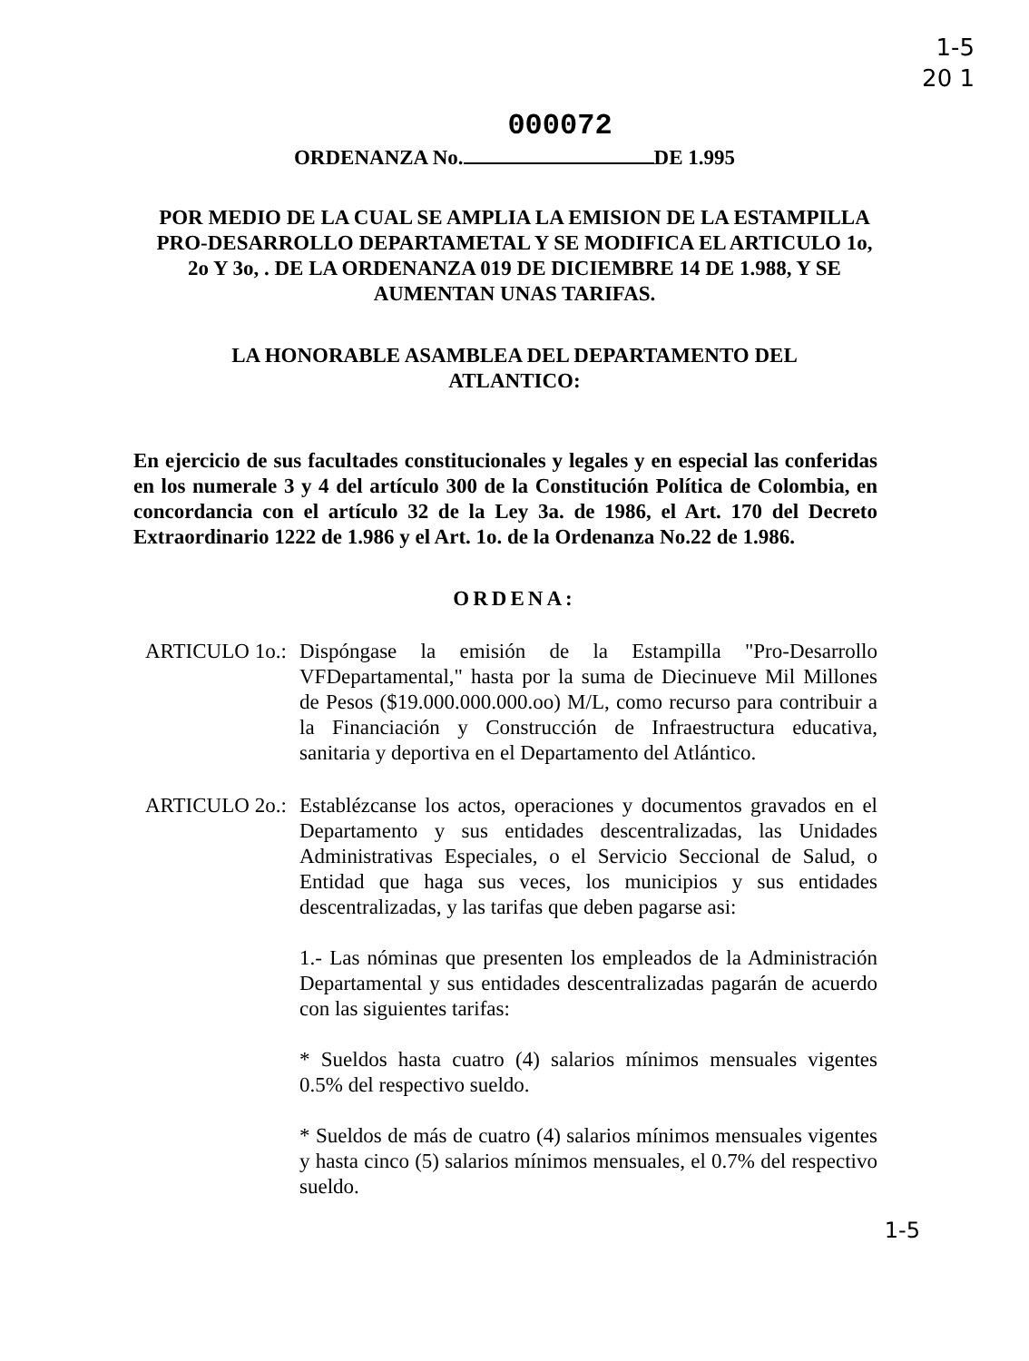1-5
20 1
000072
ORDENANZA No. DE 1.995
POR MEDIO DE LA CUAL SE AMPLIA LA EMISION DE LA ESTAMPILLA PRO-DESARROLLO DEPARTAMETAL Y SE MODIFICA EL ARTICULO 1o, 2o Y 3o, . DE LA ORDENANZA 019 DE DICIEMBRE 14 DE 1.988, Y SE AUMENTAN UNAS TARIFAS.
LA HONORABLE ASAMBLEA DEL DEPARTAMENTO DEL ATLANTICO:
En ejercicio de sus facultades constitucionales y legales y en especial las conferidas en los numerale 3 y 4 del artículo 300 de la Constitución Política de Colombia, en concordancia con el artículo 32 de la Ley 3a. de 1986, el Art. 170 del Decreto Extraordinario 1222 de 1.986 y el Art. 1o. de la Ordenanza No.22 de 1.986.
ORDENA:
ARTICULO 1o.:
Dispóngase la emisión de la Estampilla "Pro-Desarrollo VFDepartamental," hasta por la suma de Diecinueve Mil Millones de Pesos ($19.000.000.000.oo) M/L, como recurso para contribuir a la Financiación y Construcción de Infraestructura educativa, sanitaria y deportiva en el Departamento del Atlántico.
ARTICULO 2o.:
Establézcanse los actos, operaciones y documentos gravados en el Departamento y sus entidades descentralizadas, las Unidades Administrativas Especiales, o el Servicio Seccional de Salud, o Entidad que haga sus veces, los municipios y sus entidades descentralizadas, y las tarifas que deben pagarse asi:
1.- Las nóminas que presenten los empleados de la Administración Departamental y sus entidades descentralizadas pagarán de acuerdo con las siguientes tarifas:
* Sueldos hasta cuatro (4) salarios mínimos mensuales vigentes 0.5% del respectivo sueldo.
* Sueldos de más de cuatro (4) salarios mínimos mensuales vigentes y hasta cinco (5) salarios mínimos mensuales, el 0.7% del respectivo sueldo.
1-5